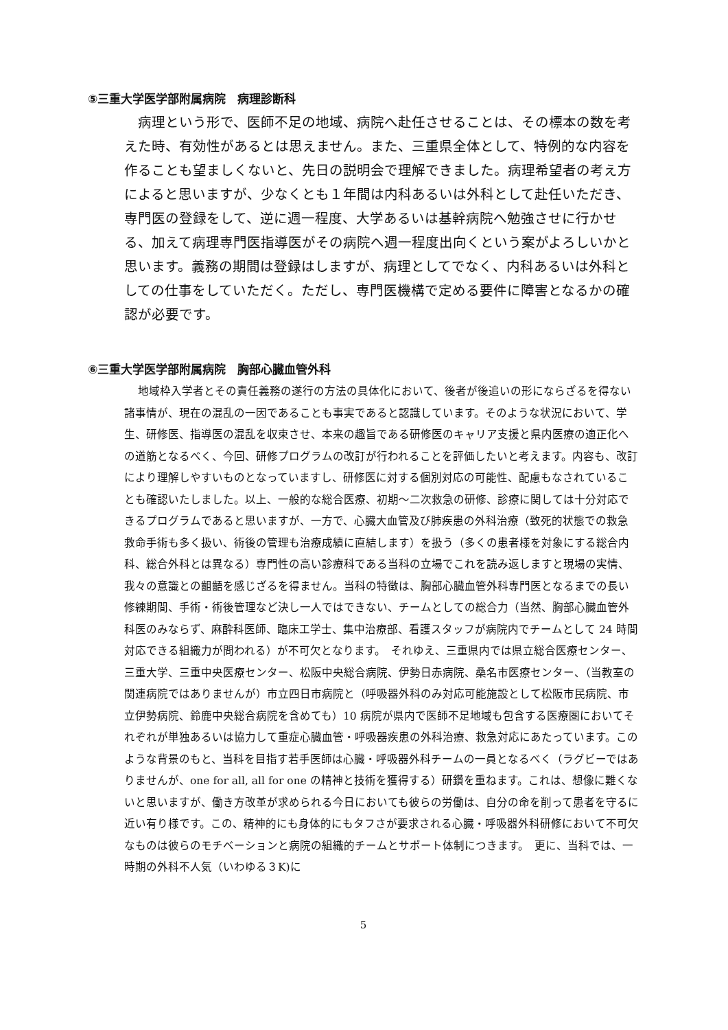⑤三重大学医学部附属病院　病理診断科
病理という形で、医師不足の地域、病院へ赴任させることは、その標本の数を考えた時、有効性があるとは思えません。また、三重県全体として、特例的な内容を作ることも望ましくないと、先日の説明会で理解できました。病理希望者の考え方によると思いますが、少なくとも１年間は内科あるいは外科として赴任いただき、専門医の登録をして、逆に週一程度、大学あるいは基幹病院へ勉強させに行かせる、加えて病理専門医指導医がその病院へ週一程度出向くという案がよろしいかと思います。義務の期間は登録はしますが、病理としてでなく、内科あるいは外科としての仕事をしていただく。ただし、専門医機構で定める要件に障害となるかの確認が必要です。
⑥三重大学医学部附属病院　胸部心臓血管外科
地域枠入学者とその責任義務の遂行の方法の具体化において、後者が後追いの形にならざるを得ない諸事情が、現在の混乱の一因であることも事実であると認識しています。そのような状況において、学生、研修医、指導医の混乱を収束させ、本来の趣旨である研修医のキャリア支援と県内医療の適正化への道筋となるべく、今回、研修プログラムの改訂が行われることを評価したいと考えます。内容も、改訂により理解しやすいものとなっていますし、研修医に対する個別対応の可能性、配慮もなされていることも確認いたしました。以上、一般的な総合医療、初期～二次救急の研修、診療に関しては十分対応できるプログラムであると思いますが、一方で、心臓大血管及び肺疾患の外科治療（致死的状態での救急救命手術も多く扱い、術後の管理も治療成績に直結します）を扱う（多くの患者様を対象にする総合内科、総合外科とは異なる）専門性の高い診療科である当科の立場でこれを読み返しますと現場の実情、我々の意識との齟齬を感じざるを得ません。当科の特徴は、胸部心臓血管外科専門医となるまでの長い修練期間、手術・術後管理など決し一人ではできない、チームとしての総合力（当然、胸部心臓血管外科医のみならず、麻酔科医師、臨床工学士、集中治療部、看護スタッフが病院内でチームとして 24 時間対応できる組織力が問われる）が不可欠となります。　それゆえ、三重県内では県立総合医療センター、三重大学、三重中央医療センター、松阪中央総合病院、伊勢日赤病院、桑名市医療センター、（当教室の関連病院ではありませんが）市立四日市病院と（呼吸器外科のみ対応可能施設として松阪市民病院、市立伊勢病院、鈴鹿中央総合病院を含めても）10 病院が県内で医師不足地域も包含する医療圏においてそれぞれが単独あるいは協力して重症心臓血管・呼吸器疾患の外科治療、救急対応にあたっています。このような背景のもと、当科を目指す若手医師は心臓・呼吸器外科チームの一員となるべく（ラグビーではありませんが、one for all, all for one の精神と技術を獲得する）研鑽を重ねます。これは、想像に難くないと思いますが、働き方改革が求められる今日においても彼らの労働は、自分の命を削って患者を守るに近い有り様です。この、精神的にも身体的にもタフさが要求される心臓・呼吸器外科研修において不可欠なものは彼らのモチベーションと病院の組織的チームとサポート体制につきます。　更に、当科では、一時期の外科不人気（いわゆる３K)に
5